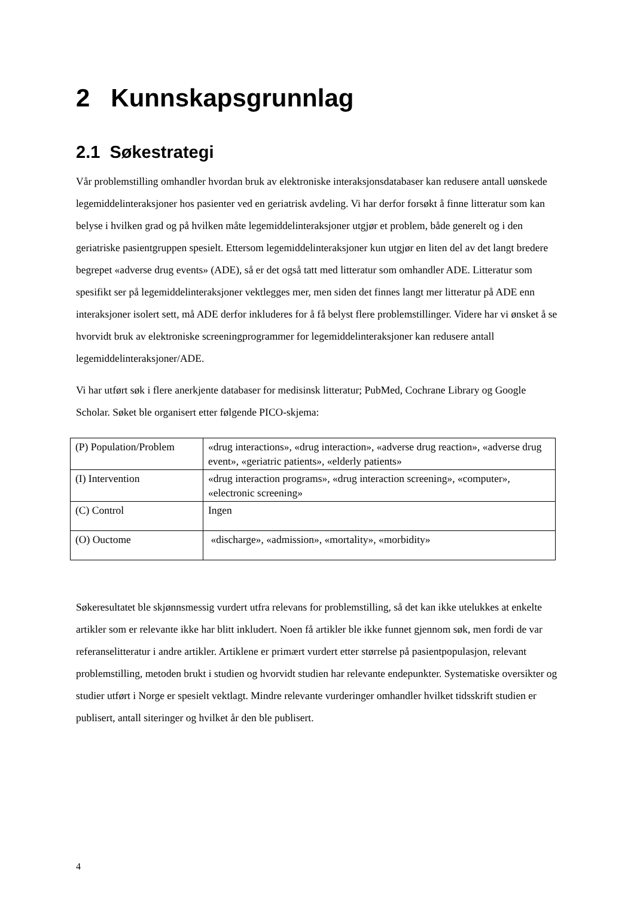2 Kunnskapsgrunnlag
2.1 Søkestrategi
Vår problemstilling omhandler hvordan bruk av elektroniske interaksjonsdatabaser kan redusere antall uønskede legemiddelinteraksjoner hos pasienter ved en geriatrisk avdeling. Vi har derfor forsøkt å finne litteratur som kan belyse i hvilken grad og på hvilken måte legemiddelinteraksjoner utgjør et problem, både generelt og i den geriatriske pasientgruppen spesielt. Ettersom legemiddelinteraksjoner kun utgjør en liten del av det langt bredere begrepet «adverse drug events» (ADE), så er det også tatt med litteratur som omhandler ADE. Litteratur som spesifikt ser på legemiddelinteraksjoner vektlegges mer, men siden det finnes langt mer litteratur på ADE enn interaksjoner isolert sett, må ADE derfor inkluderes for å få belyst flere problemstillinger. Videre har vi ønsket å se hvorvidt bruk av elektroniske screeningprogrammer for legemiddelinteraksjoner kan redusere antall legemiddelinteraksjoner/ADE.
Vi har utført søk i flere anerkjente databaser for medisinsk litteratur; PubMed, Cochrane Library og Google Scholar. Søket ble organisert etter følgende PICO-skjema:
| (P) Population/Problem | «drug interactions», «drug interaction», «adverse drug reaction», «adverse drug event», «geriatric patients», «elderly patients» |
| (I) Intervention | «drug interaction programs», «drug interaction screening», «computer», «electronic screening» |
| (C) Control | Ingen |
| (O) Ouctome | «discharge», «admission», «mortality», «morbidity» |
Søkeresultatet ble skjønnsmessig vurdert utfra relevans for problemstilling, så det kan ikke utelukkes at enkelte artikler som er relevante ikke har blitt inkludert. Noen få artikler ble ikke funnet gjennom søk, men fordi de var referanselitteratur i andre artikler. Artiklene er primært vurdert etter størrelse på pasientpopulasjon, relevant problemstilling, metoden brukt i studien og hvorvidt studien har relevante endepunkter. Systematiske oversikter og studier utført i Norge er spesielt vektlagt. Mindre relevante vurderinger omhandler hvilket tidsskrift studien er publisert, antall siteringer og hvilket år den ble publisert.
4